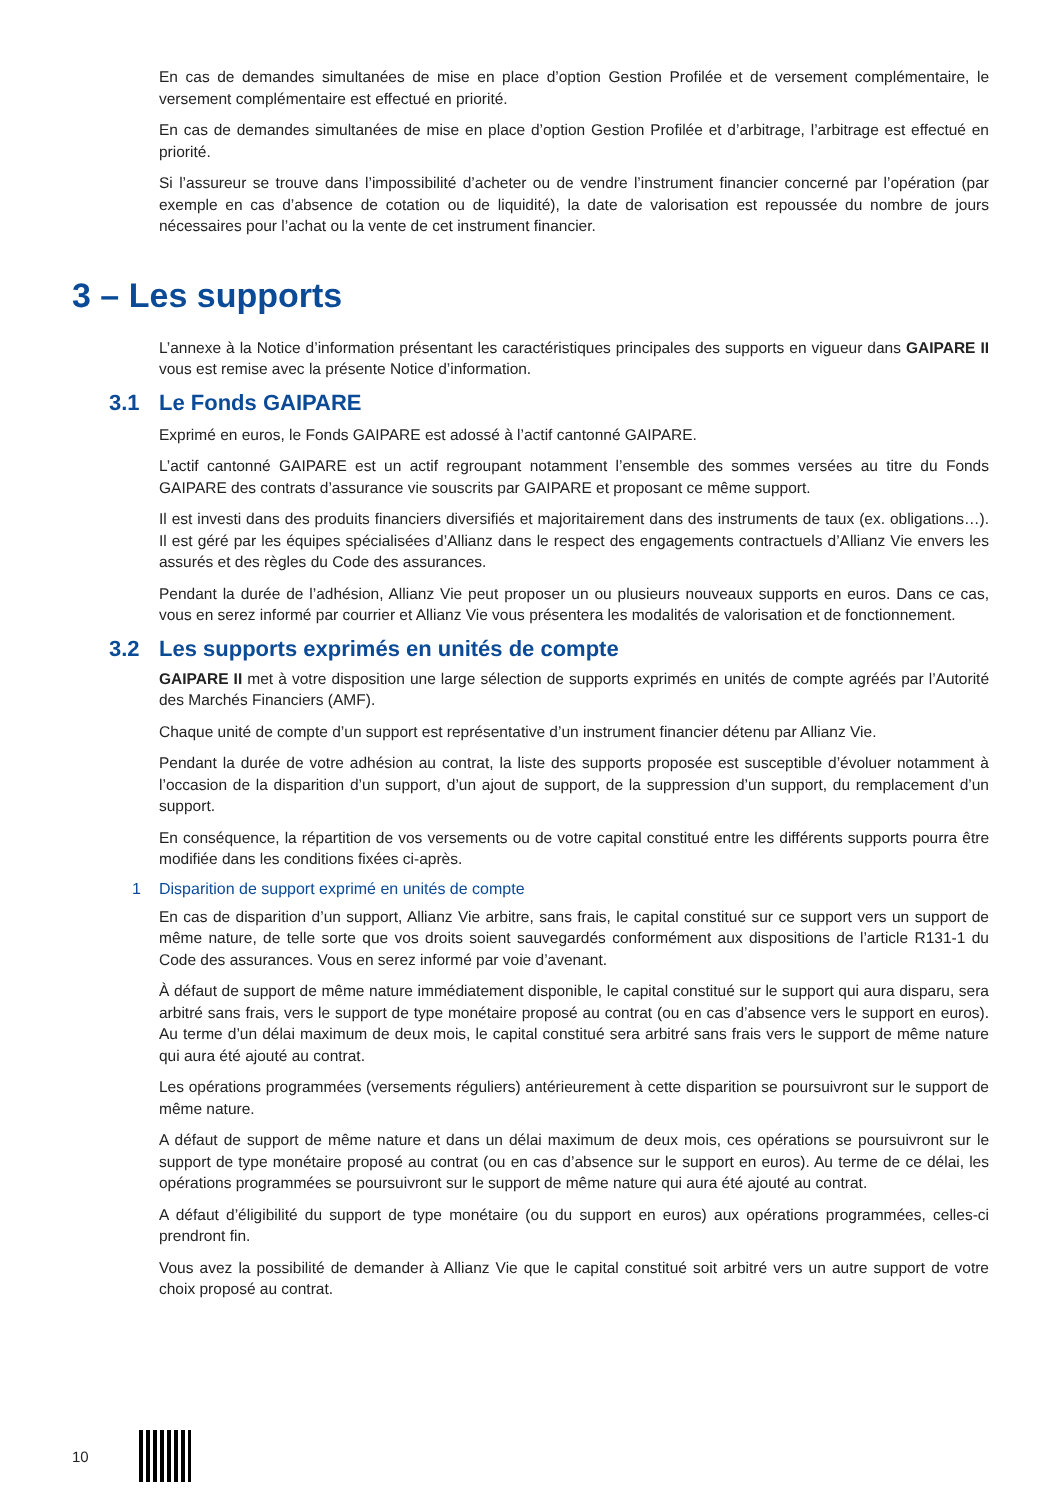En cas de demandes simultanées de mise en place d’option Gestion Profilée et de versement complémentaire, le versement complémentaire est effectué en priorité.
En cas de demandes simultanées de mise en place d’option Gestion Profilée et d’arbitrage, l’arbitrage est effectué en priorité.
Si l’assureur se trouve dans l’impossibilité d’acheter ou de vendre l’instrument financier concerné par l’opération (par exemple en cas d’absence de cotation ou de liquidité), la date de valorisation est repoussée du nombre de jours nécessaires pour l’achat ou la vente de cet instrument financier.
3 – Les supports
L’annexe à la Notice d’information présentant les caractéristiques principales des supports en vigueur dans GAIPARE II vous est remise avec la présente Notice d’information.
3.1 Le Fonds GAIPARE
Exprimé en euros, le Fonds GAIPARE est adossé à l’actif cantonné GAIPARE.
L’actif cantonné GAIPARE est un actif regroupant notamment l’ensemble des sommes versées au titre du Fonds GAIPARE des contrats d’assurance vie souscrits par GAIPARE et proposant ce même support.
Il est investi dans des produits financiers diversifiés et majoritairement dans des instruments de taux (ex. obligations…). Il est géré par les équipes spécialisées d’Allianz dans le respect des engagements contractuels d’Allianz Vie envers les assurés et des règles du Code des assurances.
Pendant la durée de l’adhésion, Allianz Vie peut proposer un ou plusieurs nouveaux supports en euros. Dans ce cas, vous en serez informé par courrier et Allianz Vie vous présentera les modalités de valorisation et de fonctionnement.
3.2 Les supports exprimés en unités de compte
GAIPARE II met à votre disposition une large sélection de supports exprimés en unités de compte agréés par l’Autorité des Marchés Financiers (AMF).
Chaque unité de compte d’un support est représentative d’un instrument financier détenu par Allianz Vie.
Pendant la durée de votre adhésion au contrat, la liste des supports proposée est susceptible d’évoluer notamment à l’occasion de la disparition d’un support, d’un ajout de support, de la suppression d’un support, du remplacement d’un support.
En conséquence, la répartition de vos versements ou de votre capital constitué entre les différents supports pourra être modifiée dans les conditions fixées ci-après.
1 Disparition de support exprimé en unités de compte
En cas de disparition d’un support, Allianz Vie arbitre, sans frais, le capital constitué sur ce support vers un support de même nature, de telle sorte que vos droits soient sauvegardés conformément aux dispositions de l’article R131-1 du Code des assurances. Vous en serez informé par voie d’avenant.
À défaut de support de même nature immédiatement disponible, le capital constitué sur le support qui aura disparu, sera arbitré sans frais, vers le support de type monétaire proposé au contrat (ou en cas d’absence vers le support en euros). Au terme d’un délai maximum de deux mois, le capital constitué sera arbitré sans frais vers le support de même nature qui aura été ajouté au contrat.
Les opérations programmées (versements réguliers) antérieurement à cette disparition se poursuivront sur le support de même nature.
A défaut de support de même nature et dans un délai maximum de deux mois, ces opérations se poursuivront sur le support de type monétaire proposé au contrat (ou en cas d’absence sur le support en euros). Au terme de ce délai, les opérations programmées se poursuivront sur le support de même nature qui aura été ajouté au contrat.
A défaut d’éligibilité du support de type monétaire (ou du support en euros) aux opérations programmées, celles-ci prendront fin.
Vous avez la possibilité de demander à Allianz Vie que le capital constitué soit arbitré vers un autre support de votre choix proposé au contrat.
10